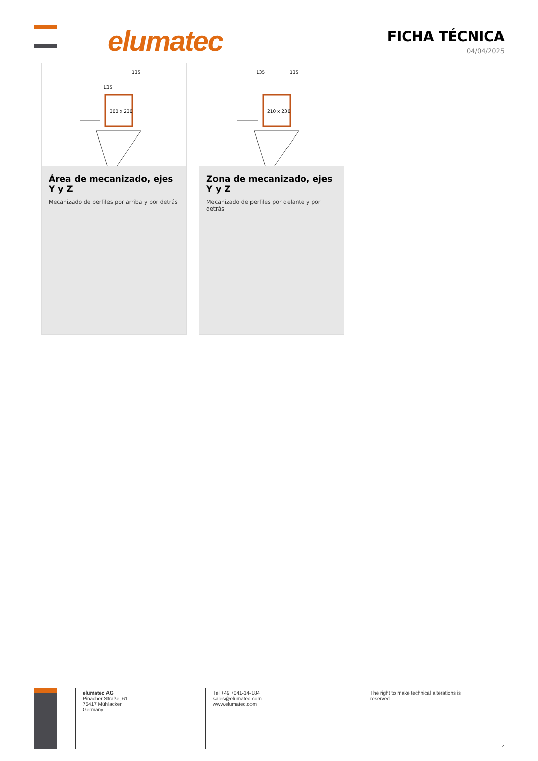elumatec
FICHA TÉCNICA
04/04/2025
300 x 230
135
135
Área de mecanizado, ejes Y y Z
Mecanizado de perfiles por arriba y por detrás
210 x 230
135
135
Zona de mecanizado, ejes Y y Z
Mecanizado de perfiles por delante y por detrás
elumatec AG
Pinacher Straße, 61
75417 Mühlacker
Germany
Tel +49 7041-14-184
sales@elumatec.com
www.elumatec.com
The right to make technical alterations is reserved.
4